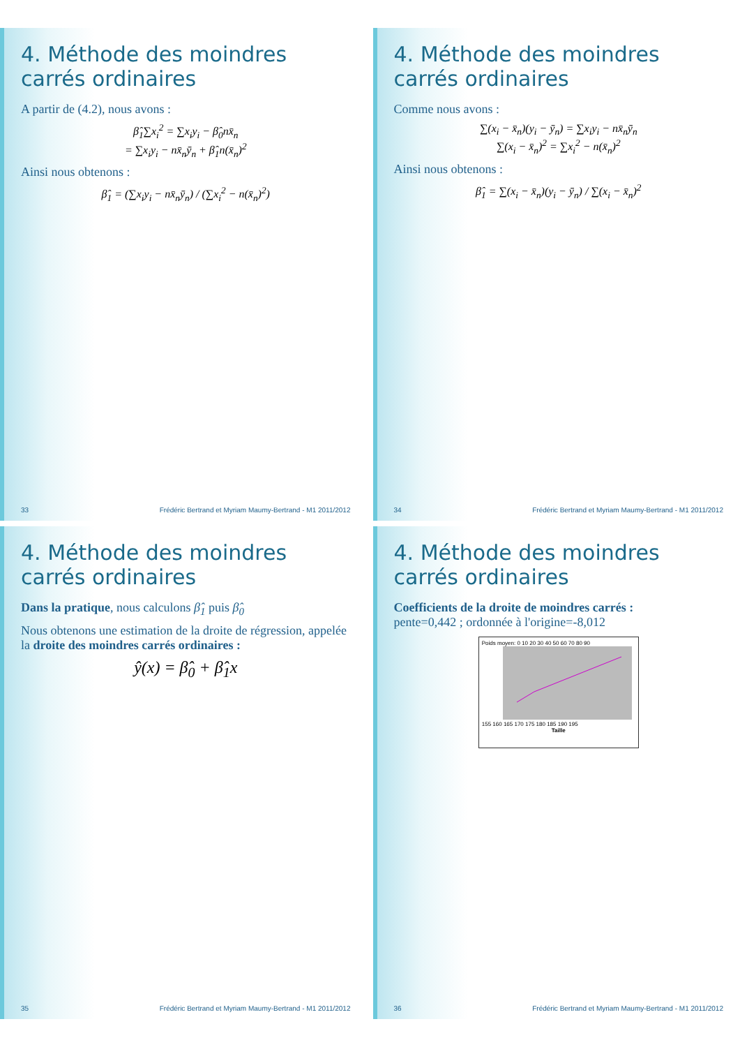4. Méthode des moindres carrés ordinaires
A partir de (4.2), nous avons :
β̂<sub>1</sub>∑x<sub>i</sub><sup>2</sup> = ∑x<sub>i</sub>y<sub>i</sub> − β̂<sub>0</sub>nx̄<sub>n</sub>
= ∑x<sub>i</sub>y<sub>i</sub> − nx̄<sub>n</sub>ȳ<sub>n</sub> + β̂<sub>1</sub>n(x̄<sub>n</sub>)<sup>2</sup>
Ainsi nous obtenons :
β̂<sub>1</sub> = (∑x<sub>i</sub>y<sub>i</sub> − nx̄<sub>n</sub>ȳ<sub>n</sub>) / (∑x<sub>i</sub><sup>2</sup> − n(x̄<sub>n</sub>)<sup>2</sup>)
33 Frédéric Bertrand et Myriam Maumy-Bertrand - M1 2011/2012
4. Méthode des moindres carrés ordinaires
Comme nous avons :
∑(x<sub>i</sub> − x̄<sub>n</sub>)(y<sub>i</sub> − ȳ<sub>n</sub>) = ∑x<sub>i</sub>y<sub>i</sub> − nx̄<sub>n</sub>ȳ<sub>n</sub>
∑(x<sub>i</sub> − x̄<sub>n</sub>)<sup>2</sup> = ∑x<sub>i</sub><sup>2</sup> − n(x̄<sub>n</sub>)<sup>2</sup>
Ainsi nous obtenons :
β̂<sub>1</sub> = ∑(x<sub>i</sub> − x̄<sub>n</sub>)(y<sub>i</sub> − ȳ<sub>n</sub>) / ∑(x<sub>i</sub> − x̄<sub>n</sub>)<sup>2</sup>
34 Frédéric Bertrand et Myriam Maumy-Bertrand - M1 2011/2012
4. Méthode des moindres carrés ordinaires
Dans la pratique, nous calculons β̂<sub>1</sub> puis β̂<sub>0</sub>
Nous obtenons une estimation de la droite de régression, appelée la droite des moindres carrés ordinaires :
ŷ(x) = β̂<sub>0</sub> + β̂<sub>1</sub>x
35 Frédéric Bertrand et Myriam Maumy-Bertrand - M1 2011/2012
4. Méthode des moindres carrés ordinaires
Coefficients de la droite de moindres carrés :
pente=0,442 ; ordonnée à l'origine=-8,012
Poids moyen: 0 10 20 30 40 50 60 70 80 90
155 160 165 170 175 180 185 190 195
Taille
36 Frédéric Bertrand et Myriam Maumy-Bertrand - M1 2011/2012